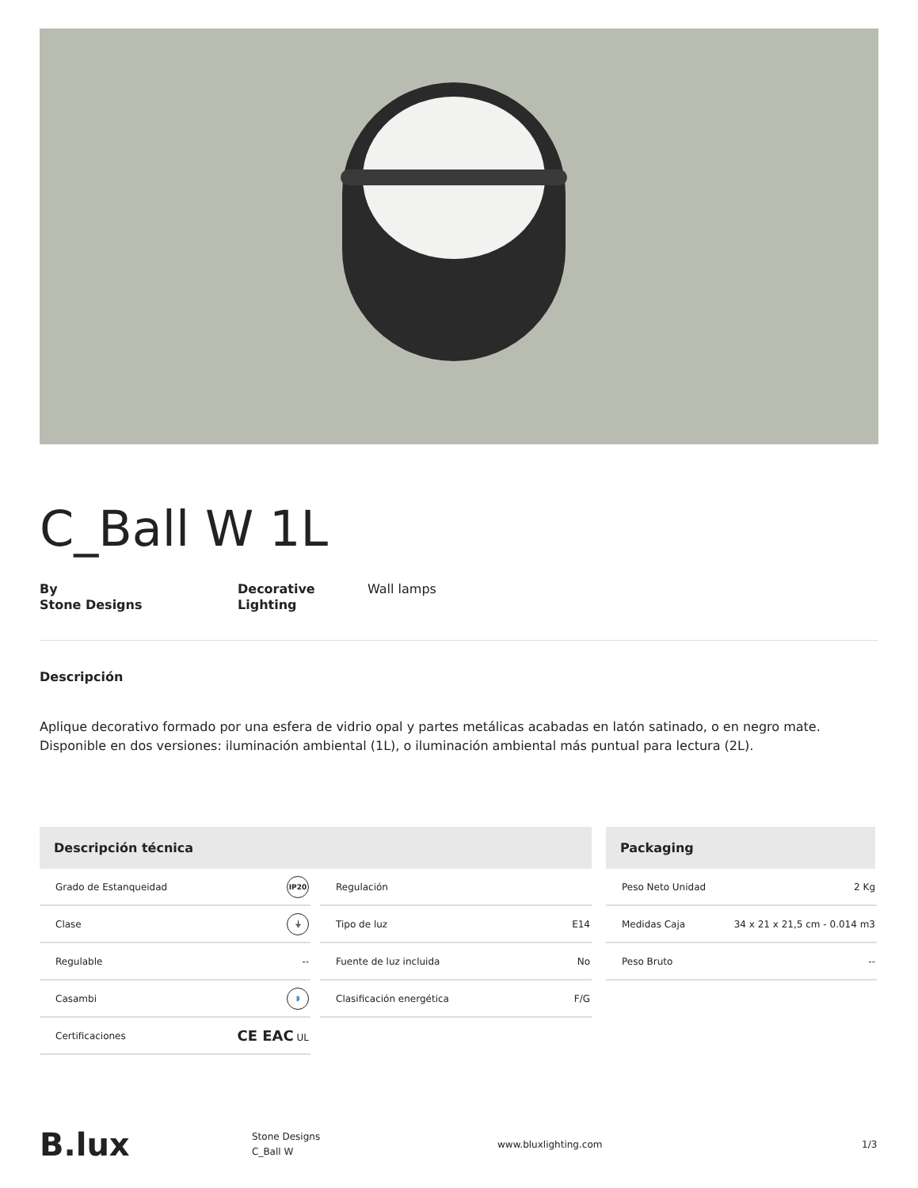C_Ball W 1L
By
Stone Designs
Decorative
Lighting
Wall lamps
Descripción
Aplique decorativo formado por una esfera de vidrio opal y partes metálicas acabadas en latón satinado, o en negro mate. Disponible en dos versiones: iluminación ambiental (1L), o iluminación ambiental más puntual para lectura (2L).
Descripción técnica
| Grado de Estanqueidad | IP20 |
| Clase | ⏚ |
| Regulable | -- |
| Casambi | ᛒ |
| Certificaciones | CE EAC UL |
| Regulación | |
| Tipo de luz | E14 |
| Fuente de luz incluida | No |
| Clasificación energética | F/G |
Packaging
| Peso Neto Unidad | 2 Kg |
| Medidas Caja | 34 x 21 x 21,5 cm - 0.014 m3 |
| Peso Bruto | -- |
B.lux
Stone Designs
C_Ball W
www.bluxlighting.com 1/3